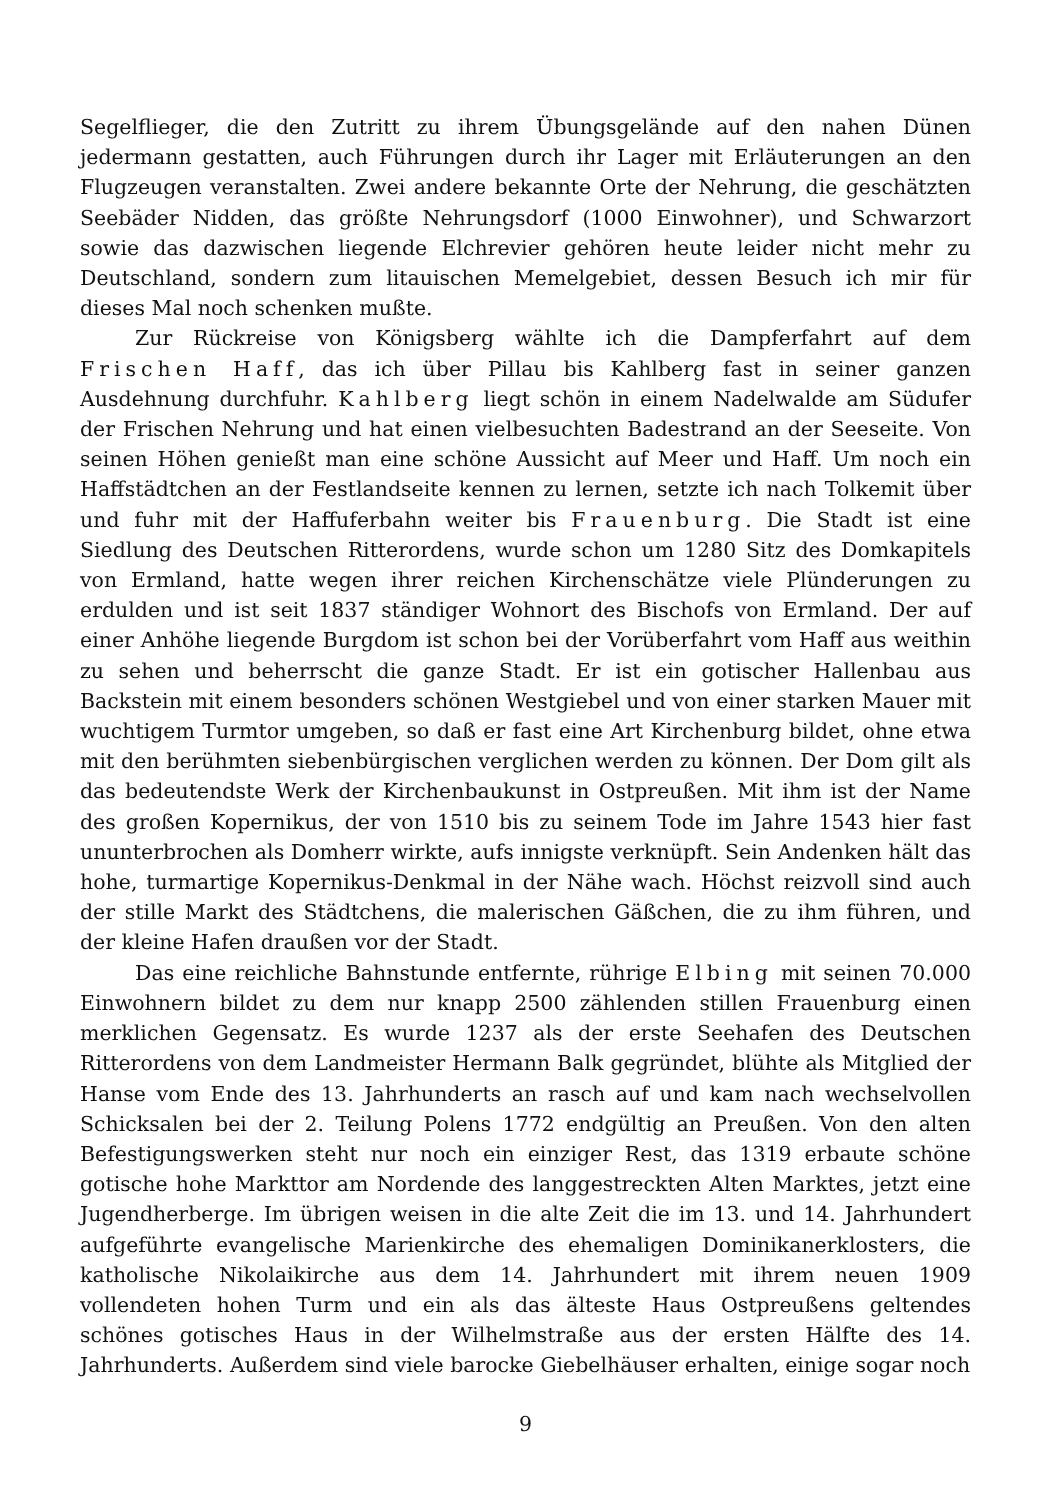Segelflieger, die den Zutritt zu ihrem Übungsgelände auf den nahen Dünen jedermann gestatten, auch Führungen durch ihr Lager mit Erläuterungen an den Flugzeugen veranstalten. Zwei andere bekannte Orte der Nehrung, die geschätzten Seebäder Nidden, das größte Nehrungsdorf (1000 Einwohner), und Schwarzort sowie das dazwischen liegende Elchrevier gehören heute leider nicht mehr zu Deutschland, sondern zum litauischen Memelgebiet, dessen Besuch ich mir für dieses Mal noch schenken mußte.
Zur Rückreise von Königsberg wählte ich die Dampferfahrt auf dem Frischen Haff, das ich über Pillau bis Kahlberg fast in seiner ganzen Ausdehnung durchfuhr. Kahlberg liegt schön in einem Nadelwalde am Südufer der Frischen Nehrung und hat einen vielbesuchten Badestrand an der Seeseite. Von seinen Höhen genießt man eine schöne Aussicht auf Meer und Haff. Um noch ein Haffstädtchen an der Festlandseite kennen zu lernen, setzte ich nach Tolkemit über und fuhr mit der Haffuferbahn weiter bis Frauenburg. Die Stadt ist eine Siedlung des Deutschen Ritterordens, wurde schon um 1280 Sitz des Domkapitels von Ermland, hatte wegen ihrer reichen Kirchenschätze viele Plünderungen zu erdulden und ist seit 1837 ständiger Wohnort des Bischofs von Ermland. Der auf einer Anhöhe liegende Burgdom ist schon bei der Vorüberfahrt vom Haff aus weithin zu sehen und beherrscht die ganze Stadt. Er ist ein gotischer Hallenbau aus Backstein mit einem besonders schönen Westgiebel und von einer starken Mauer mit wuchtigem Turmtor umgeben, so daß er fast eine Art Kirchenburg bildet, ohne etwa mit den berühmten siebenbürgischen verglichen werden zu können. Der Dom gilt als das bedeutendste Werk der Kirchenbaukunst in Ostpreußen. Mit ihm ist der Name des großen Kopernikus, der von 1510 bis zu seinem Tode im Jahre 1543 hier fast ununterbrochen als Domherr wirkte, aufs innigste verknüpft. Sein Andenken hält das hohe, turmartige Kopernikus-Denkmal in der Nähe wach. Höchst reizvoll sind auch der stille Markt des Städtchens, die malerischen Gäßchen, die zu ihm führen, und der kleine Hafen draußen vor der Stadt.
Das eine reichliche Bahnstunde entfernte, rührige Elbing mit seinen 70.000 Einwohnern bildet zu dem nur knapp 2500 zählenden stillen Frauenburg einen merklichen Gegensatz. Es wurde 1237 als der erste Seehafen des Deutschen Ritterordens von dem Landmeister Hermann Balk gegründet, blühte als Mitglied der Hanse vom Ende des 13. Jahrhunderts an rasch auf und kam nach wechselvollen Schicksalen bei der 2. Teilung Polens 1772 endgültig an Preußen. Von den alten Befestigungswerken steht nur noch ein einziger Rest, das 1319 erbaute schöne gotische hohe Markttor am Nordende des langgestreckten Alten Marktes, jetzt eine Jugendherberge. Im übrigen weisen in die alte Zeit die im 13. und 14. Jahrhundert aufgeführte evangelische Marienkirche des ehemaligen Dominikanerklosters, die katholische Nikolaikirche aus dem 14. Jahrhundert mit ihrem neuen 1909 vollendeten hohen Turm und ein als das älteste Haus Ostpreußens geltendes schönes gotisches Haus in der Wilhelmstraße aus der ersten Hälfte des 14. Jahrhunderts. Außerdem sind viele barocke Giebelhäuser erhalten, einige sogar noch
9